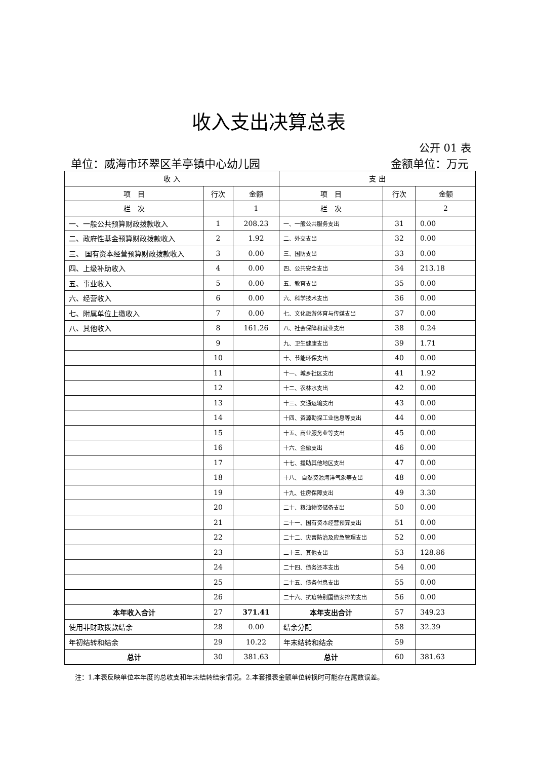收入支出决算总表
公开 01 表
单位：威海市环翠区羊亭镇中心幼儿园 金额单位：万元
| 收 入 | | | 支 出 | | |
| --- | --- | --- | --- | --- | --- |
| 项 目 | 行次 | 金额 | 项 目 | 行次 | 金额 |
| 栏 次 | | 1 | 栏 次 | | 2 |
| 一、一般公共预算财政拨款收入 | 1 | 208.23 | 一、一般公共服务支出 | 31 | 0.00 |
| 二、政府性基金预算财政拨款收入 | 2 | 1.92 | 二、外交支出 | 32 | 0.00 |
| 三、 国有资本经营预算财政拨款收入 | 3 | 0.00 | 三、国防支出 | 33 | 0.00 |
| 四、上级补助收入 | 4 | 0.00 | 四、公共安全支出 | 34 | 213.18 |
| 五、事业收入 | 5 | 0.00 | 五、教育支出 | 35 | 0.00 |
| 六、经营收入 | 6 | 0.00 | 六、科学技术支出 | 36 | 0.00 |
| 七、附属单位上缴收入 | 7 | 0.00 | 七、文化旅游体育与传媒支出 | 37 | 0.00 |
| 八、其他收入 | 8 | 161.26 | 八、社会保障和就业支出 | 38 | 0.24 |
| | 9 | | 九、卫生健康支出 | 39 | 1.71 |
| | 10 | | 十、节能环保支出 | 40 | 0.00 |
| | 11 | | 十一、城乡社区支出 | 41 | 1.92 |
| | 12 | | 十二、农林水支出 | 42 | 0.00 |
| | 13 | | 十三、交通运输支出 | 43 | 0.00 |
| | 14 | | 十四、资源勘探工业信息等支出 | 44 | 0.00 |
| | 15 | | 十五、商业服务业等支出 | 45 | 0.00 |
| | 16 | | 十六、金融支出 | 46 | 0.00 |
| | 17 | | 十七、援助其他地区支出 | 47 | 0.00 |
| | 18 | | 十八、 自然资源海洋气象等支出 | 48 | 0.00 |
| | 19 | | 十九、住房保障支出 | 49 | 3.30 |
| | 20 | | 二十、粮油物资储备支出 | 50 | 0.00 |
| | 21 | | 二十一、国有资本经营预算支出 | 51 | 0.00 |
| | 22 | | 二十二、灾害防治及应急管理支出 | 52 | 0.00 |
| | 23 | | 二十三、其他支出 | 53 | 128.86 |
| | 24 | | 二十四、债务还本支出 | 54 | 0.00 |
| | 25 | | 二十五、债务付息支出 | 55 | 0.00 |
| | 26 | | 二十六、抗疫特别国债安排的支出 | 56 | 0.00 |
| 本年收入合计 | 27 | 371.41 | 本年支出合计 | 57 | 349.23 |
| 使用非财政拨款结余 | 28 | 0.00 | 结余分配 | 58 | 32.39 |
| 年初结转和结余 | 29 | 10.22 | 年末结转和结余 | 59 | |
| 总计 | 30 | 381.63 | 总计 | 60 | 381.63 |
注：1.本表反映单位本年度的总收支和年末结转结余情况。2.本套报表金额单位转换时可能存在尾数误差。